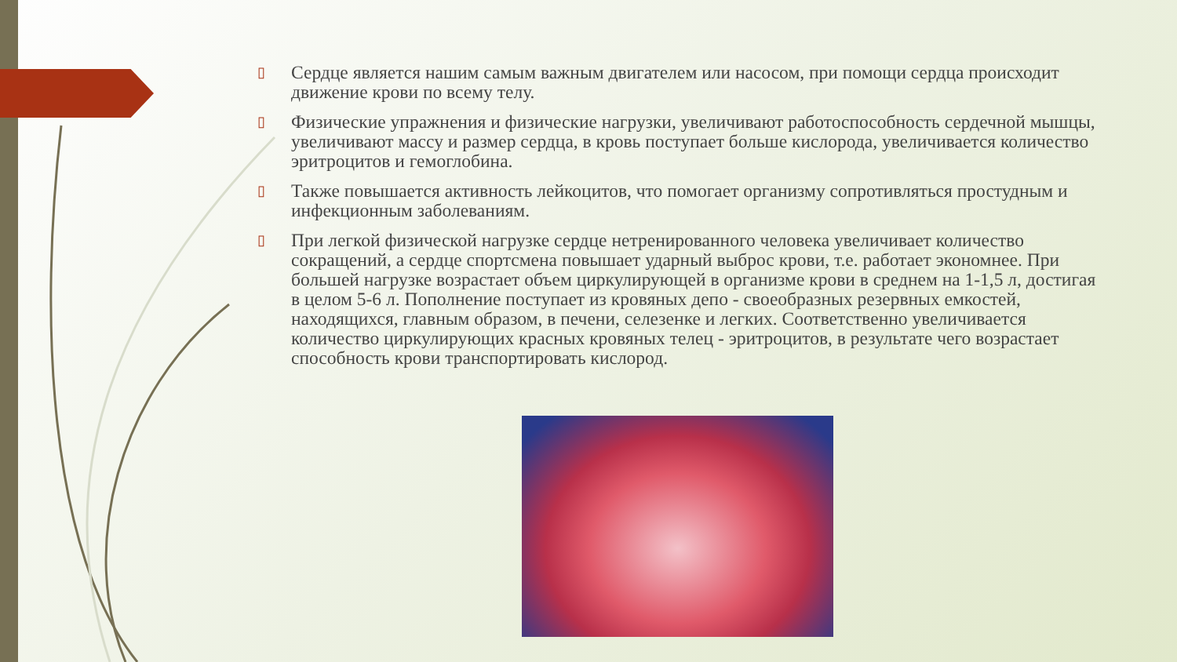▯
Сердце является нашим самым важным двигателем или насосом, при помощи сердца происходит движение крови по всему телу.
▯
Физические упражнения и физические нагрузки, увеличивают работоспособность сердечной мышцы, увеличивают массу и размер сердца, в кровь поступает больше кислорода, увеличивается количество эритроцитов и гемоглобина.
▯
Также повышается активность лейкоцитов, что помогает организму сопротивляться простудным и инфекционным заболеваниям.
▯
При легкой физической нагрузке сердце нетренированного человека увеличивает количество сокращений, а сердце спортсмена повышает ударный выброс крови, т.е. работает экономнее. При большей нагрузке возрастает объем циркулирующей в организме крови в среднем на 1-1,5 л, достигая в целом 5-6 л. Пополнение поступает из кровяных депо - своеобразных резервных емкостей, находящихся, главным образом, в печени, селезенке и легких. Соответственно увеличивается количество циркулирующих красных кровяных телец - эритроцитов, в результате чего возрастает способность крови транспортировать кислород.